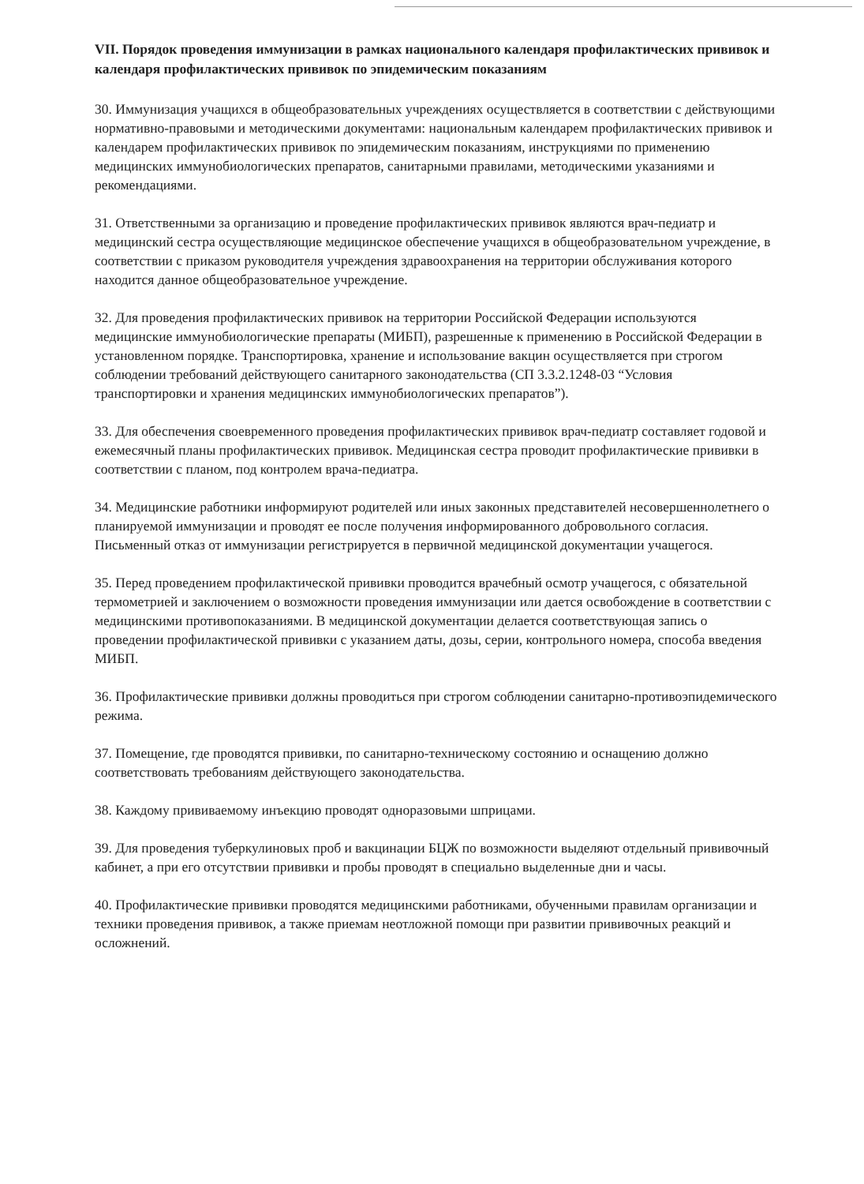VII. Порядок проведения иммунизации в рамках национального календаря профилактических прививок и календаря профилактических прививок по эпидемическим показаниям
30. Иммунизация учащихся в общеобразовательных учреждениях осуществляется в соответствии с действующими нормативно-правовыми и методическими документами: национальным календарем профилактических прививок и календарем профилактических прививок по эпидемическим показаниям, инструкциями по применению медицинских иммунобиологических препаратов, санитарными правилами, методическими указаниями и рекомендациями.
31. Ответственными за организацию и проведение профилактических прививок являются врач-педиатр и медицинский сестра осуществляющие медицинское обеспечение учащихся в общеобразовательном учреждение, в соответствии с приказом руководителя учреждения здравоохранения на территории обслуживания которого находится данное общеобразовательное учреждение.
32. Для проведения профилактических прививок на территории Российской Федерации используются медицинские иммунобиологические препараты (МИБП), разрешенные к применению в Российской Федерации в установленном порядке. Транспортировка, хранение и использование вакцин осуществляется при строгом соблюдении требований действующего санитарного законодательства (СП 3.3.2.1248-03 “Условия транспортировки и хранения медицинских иммунобиологических препаратов”).
33. Для обеспечения своевременного проведения профилактических прививок врач-педиатр составляет годовой и ежемесячный планы профилактических прививок. Медицинская сестра проводит профилактические прививки в соответствии с планом, под контролем врача-педиатра.
34. Медицинские работники информируют родителей или иных законных представителей несовершеннолетнего о планируемой иммунизации и проводят ее после получения информированного добровольного согласия. Письменный отказ от иммунизации регистрируется в первичной медицинской документации учащегося.
35. Перед проведением профилактической прививки проводится врачебный осмотр учащегося, с обязательной термометрией и заключением о возможности проведения иммунизации или дается освобождение в соответствии с медицинскими противопоказаниями. В медицинской документации делается соответствующая запись о проведении профилактической прививки с указанием даты, дозы, серии, контрольного номера, способа введения МИБП.
36. Профилактические прививки должны проводиться при строгом соблюдении санитарно-противоэпидемического режима.
37. Помещение, где проводятся прививки, по санитарно-техническому состоянию и оснащению должно соответствовать требованиям действующего законодательства.
38. Каждому прививаемому инъекцию проводят одноразовыми шприцами.
39. Для проведения туберкулиновых проб и вакцинации БЦЖ по возможности выделяют отдельный прививочный кабинет, а при его отсутствии прививки и пробы проводят в специально выделенные дни и часы.
40. Профилактические прививки проводятся медицинскими работниками, обученными правилам организации и техники проведения прививок, а также приемам неотложной помощи при развитии прививочных реакций и осложнений.